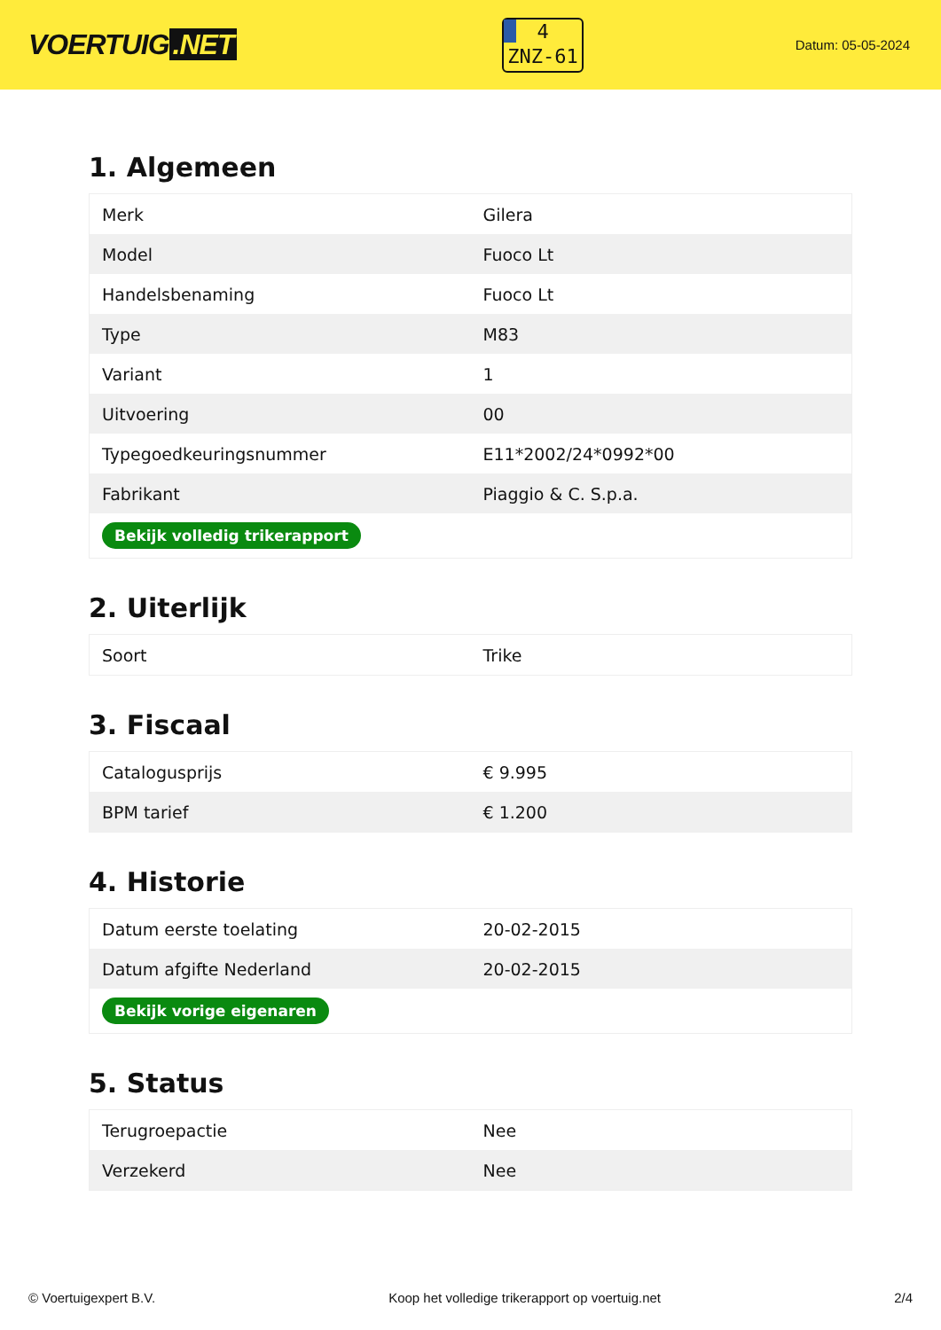VOERTUIG.NET
4
ZNZ-61
Datum: 05-05-2024
1. Algemeen
| Merk | Gilera |
| Model | Fuoco Lt |
| Handelsbenaming | Fuoco Lt |
| Type | M83 |
| Variant | 1 |
| Uitvoering | 00 |
| Typegoedkeuringsnummer | E11*2002/24*0992*00 |
| Fabrikant | Piaggio & C. S.p.a. |
| Bekijk volledig trikerapport | |
2. Uiterlijk
| Soort | Trike |
3. Fiscaal
| Catalogusprijs | € 9.995 |
| BPM tarief | € 1.200 |
4. Historie
| Datum eerste toelating | 20-02-2015 |
| Datum afgifte Nederland | 20-02-2015 |
| Bekijk vorige eigenaren | |
5. Status
| Terugroepactie | Nee |
| Verzekerd | Nee |
© Voertuigexpert B.V. Koop het volledige trikerapport op voertuig.net 2/4